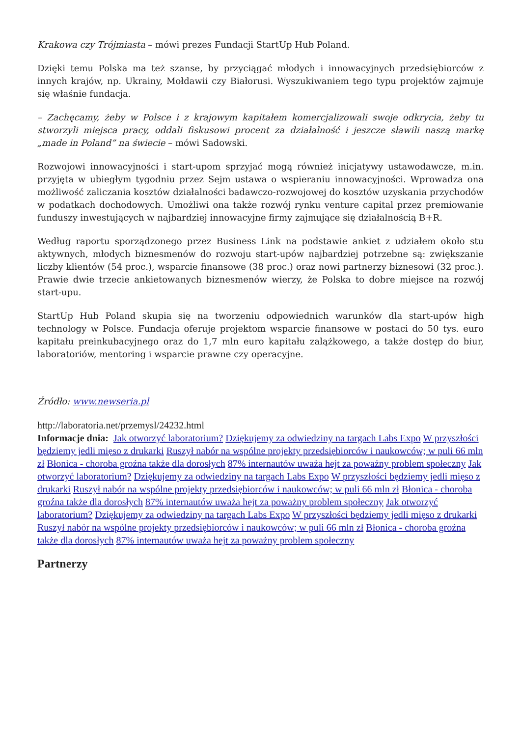Krakowa czy Trójmiasta – mówi prezes Fundacji StartUp Hub Poland.
Dzięki temu Polska ma też szanse, by przyciągać młodych i innowacyjnych przedsiębiorców z innych krajów, np. Ukrainy, Mołdawii czy Białorusi. Wyszukiwaniem tego typu projektów zajmuje się właśnie fundacja.
– Zachęcamy, żeby w Polsce i z krajowym kapitałem komercjalizowali swoje odkrycia, żeby tu stworzyli miejsca pracy, oddali fiskusowi procent za działalność i jeszcze sławili naszą markę „made in Poland” na świecie – mówi Sadowski.
Rozwojowi innowacyjności i start-upom sprzyjać mogą również inicjatywy ustawodawcze, m.in. przyjęta w ubiegłym tygodniu przez Sejm ustawa o wspieraniu innowacyjności. Wprowadza ona możliwość zaliczania kosztów działalności badawczo-rozwojowej do kosztów uzyskania przychodów w podatkach dochodowych. Umożliwi ona także rozwój rynku venture capital przez premiowanie funduszy inwestujących w najbardziej innowacyjne firmy zajmujące się działalnością B+R.
Według raportu sporządzonego przez Business Link na podstawie ankiet z udziałem około stu aktywnych, młodych biznesmenów do rozwoju start-upów najbardziej potrzebne są: zwiększanie liczby klientów (54 proc.), wsparcie finansowe (38 proc.) oraz nowi partnerzy biznesowi (32 proc.). Prawie dwie trzecie ankietowanych biznesmenów wierzy, że Polska to dobre miejsce na rozwój start-upu.
StartUp Hub Poland skupia się na tworzeniu odpowiednich warunków dla start-upów high technology w Polsce. Fundacja oferuje projektom wsparcie finansowe w postaci do 50 tys. euro kapitału preinkubacyjnego oraz do 1,7 mln euro kapitału zalążkowego, a także dostęp do biur, laboratoriów, mentoring i wsparcie prawne czy operacyjne.
Źródło: www.newseria.pl
http://laboratoria.net/przemysl/24232.html
Informacje dnia: Jak otworzyć laboratorium? Dziękujemy za odwiedziny na targach Labs Expo W przyszłości będziemy jedli mięso z drukarki Ruszył nabór na wspólne projekty przedsiębiorców i naukowców; w puli 66 mln zł Błonica - choroba groźna także dla dorosłych 87% internautów uważa hejt za poważny problem społeczny Jak otworzyć laboratorium? Dziękujemy za odwiedziny na targach Labs Expo W przyszłości będziemy jedli mięso z drukarki Ruszył nabór na wspólne projekty przedsiębiorców i naukowców; w puli 66 mln zł Błonica - choroba groźna także dla dorosłych 87% internautów uważa hejt za poważny problem społeczny Jak otworzyć laboratorium? Dziękujemy za odwiedziny na targach Labs Expo W przyszłości będziemy jedli mięso z drukarki Ruszył nabór na wspólne projekty przedsiębiorców i naukowców; w puli 66 mln zł Błonica - choroba groźna także dla dorosłych 87% internautów uważa hejt za poważny problem społeczny
Partnerzy